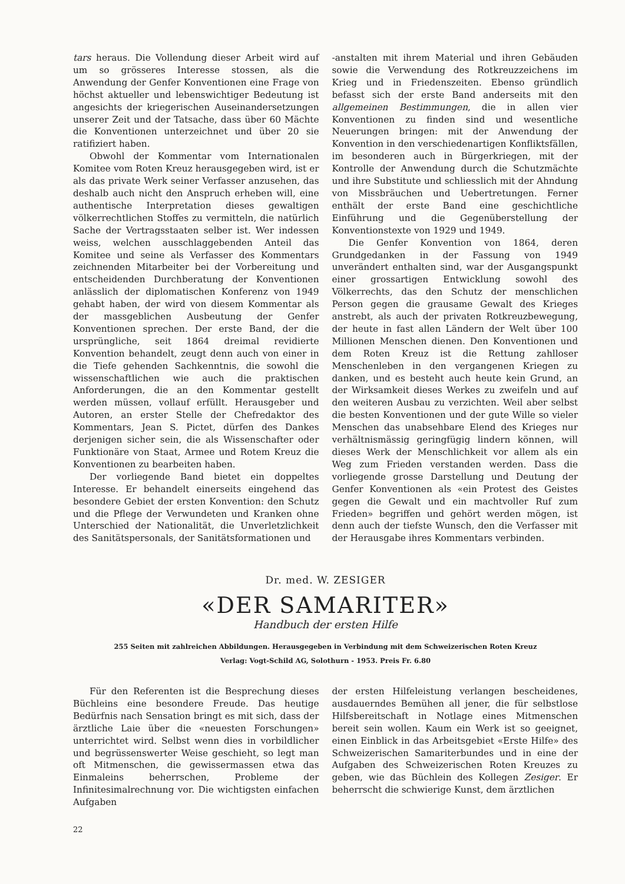tars heraus. Die Vollendung dieser Arbeit wird auf um so grösseres Interesse stossen, als die Anwendung der Genfer Konventionen eine Frage von höchst aktueller und lebenswichtiger Bedeutung ist angesichts der kriegerischen Auseinandersetzungen unserer Zeit und der Tatsache, dass über 60 Mächte die Konventionen unterzeichnet und über 20 sie ratifiziert haben.
Obwohl der Kommentar vom Internationalen Komitee vom Roten Kreuz herausgegeben wird, ist er als das private Werk seiner Verfasser anzusehen, das deshalb auch nicht den Anspruch erheben will, eine authentische Interpretation dieses gewaltigen völkerrechtlichen Stoffes zu vermitteln, die natürlich Sache der Vertragsstaaten selber ist. Wer indessen weiss, welchen ausschlaggebenden Anteil das Komitee und seine als Verfasser des Kommentars zeichnenden Mitarbeiter bei der Vorbereitung und entscheidenden Durchberatung der Konventionen anlässlich der diplomatischen Konferenz von 1949 gehabt haben, der wird von diesem Kommentar als der massgeblichen Ausbeutung der Genfer Konventionen sprechen. Der erste Band, der die ursprüngliche, seit 1864 dreimal revidierte Konvention behandelt, zeugt denn auch von einer in die Tiefe gehenden Sachkenntnis, die sowohl die wissenschaftlichen wie auch die praktischen Anforderungen, die an den Kommentar gestellt werden müssen, vollauf erfüllt. Herausgeber und Autoren, an erster Stelle der Chefredaktor des Kommentars, Jean S. Pictet, dürfen des Dankes derjenigen sicher sein, die als Wissenschafter oder Funktionäre von Staat, Armee und Rotem Kreuz die Konventionen zu bearbeiten haben.
Der vorliegende Band bietet ein doppeltes Interesse. Er behandelt einerseits eingehend das besondere Gebiet der ersten Konvention: den Schutz und die Pflege der Verwundeten und Kranken ohne Unterschied der Nationalität, die Unverletzlichkeit des Sanitätspersonals, der Sanitätsformationen und
-anstalten mit ihrem Material und ihren Gebäuden sowie die Verwendung des Rotkreuzzeichens im Krieg und in Friedenszeiten. Ebenso gründlich befasst sich der erste Band anderseits mit den allgemeinen Bestimmungen, die in allen vier Konventionen zu finden sind und wesentliche Neuerungen bringen: mit der Anwendung der Konvention in den verschiedenartigen Konfliktsfällen, im besonderen auch in Bürgerkriegen, mit der Kontrolle der Anwendung durch die Schutzmächte und ihre Substitute und schliesslich mit der Ahndung von Missbräuchen und Uebertretungen. Ferner enthält der erste Band eine geschichtliche Einführung und die Gegenüberstellung der Konventionstexte von 1929 und 1949.
Die Genfer Konvention von 1864, deren Grundgedanken in der Fassung von 1949 unverändert enthalten sind, war der Ausgangspunkt einer grossartigen Entwicklung sowohl des Völkerrechts, das den Schutz der menschlichen Person gegen die grausame Gewalt des Krieges anstrebt, als auch der privaten Rotkreuzbewegung, der heute in fast allen Ländern der Welt über 100 Millionen Menschen dienen. Den Konventionen und dem Roten Kreuz ist die Rettung zahlloser Menschenleben in den vergangenen Kriegen zu danken, und es besteht auch heute kein Grund, an der Wirksamkeit dieses Werkes zu zweifeln und auf den weiteren Ausbau zu verzichten. Weil aber selbst die besten Konventionen und der gute Wille so vieler Menschen das unabsehbare Elend des Krieges nur verhältnismässig geringfügig lindern können, will dieses Werk der Menschlichkeit vor allem als ein Weg zum Frieden verstanden werden. Dass die vorliegende grosse Darstellung und Deutung der Genfer Konventionen als «ein Protest des Geistes gegen die Gewalt und ein machtvoller Ruf zum Frieden» begriffen und gehört werden mögen, ist denn auch der tiefste Wunsch, den die Verfasser mit der Herausgabe ihres Kommentars verbinden.
Dr. med. W. ZESIGER
«DER SAMARITER»
Handbuch der ersten Hilfe
255 Seiten mit zahlreichen Abbildungen. Herausgegeben in Verbindung mit dem Schweizerischen Roten Kreuz
Verlag: Vogt-Schild AG, Solothurn - 1953. Preis Fr. 6.80
Für den Referenten ist die Besprechung dieses Büchleins eine besondere Freude. Das heutige Bedürfnis nach Sensation bringt es mit sich, dass der ärztliche Laie über die «neuesten Forschungen» unterrichtet wird. Selbst wenn dies in vorbildlicher und begrüssenswerter Weise geschieht, so legt man oft Mitmenschen, die gewissermassen etwa das Einmaleins beherrschen, Probleme der Infinitesimalrechnung vor. Die wichtigsten einfachen Aufgaben
der ersten Hilfeleistung verlangen bescheidenes, ausdauerndes Bemühen all jener, die für selbstlose Hilfsbereitschaft in Notlage eines Mitmenschen bereit sein wollen. Kaum ein Werk ist so geeignet, einen Einblick in das Arbeitsgebiet «Erste Hilfe» des Schweizerischen Samariterbundes und in eine der Aufgaben des Schweizerischen Roten Kreuzes zu geben, wie das Büchlein des Kollegen Zesiger. Er beherrscht die schwierige Kunst, dem ärztlichen
22